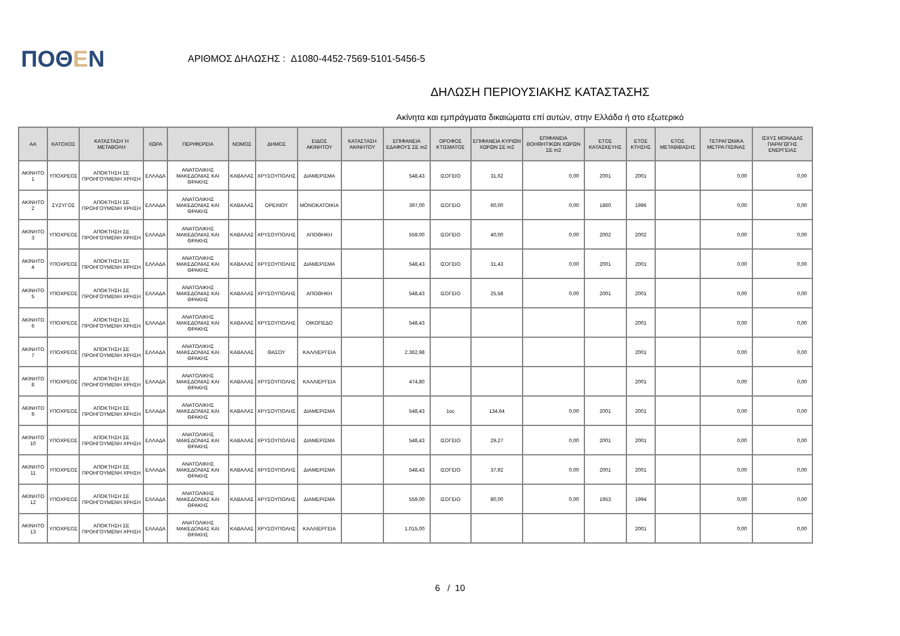ΠΟΘΕΝ
ΑΡΙΘΜΟΣ ΔΗΛΩΣΗΣ : Δ1080-4452-7569-5101-5456-5
ΔΗΛΩΣΗ ΠΕΡΙΟΥΣΙΑΚΗΣ ΚΑΤΑΣΤΑΣΗΣ
Ακίνητα και εμπράγματα δικαιώματα επί αυτών, στην Ελλάδα ή στο εξωτερικό
| ΑΑ | ΚΑΤΟΧΟΣ | ΚΑΤΑΣΤΑΣΗ Ή ΜΕΤΑΒΟΛΗ | ΧΩΡΑ | ΠΕΡΙΦΕΡΕΙΑ | ΝΟΜΟΣ | ΔΗΜΟΣ | ΕΙΔΟΣ ΑΚΙΝΗΤΟΥ | ΚΑΤΑΣΤΑΣΗ ΑΚΙΝΗΤΟΥ | ΕΠΙΦΑΝΕΙΑ ΕΔΑΦΟΥΣ ΣΕ m2 | ΟΡΟΦΟΣ ΚΤΙΣΜΑΤΟΣ | ΕΠΙΦΑΝΕΙΑ ΚΥΡΙΩΝ ΧΩΡΩΝ ΣΕ m2 | ΕΠΙΦΑΝΕΙΑ ΒΟΗΘΗΤΙΚΩΝ ΧΩΡΩΝ ΣΕ m2 | ΕΤΟΣ ΚΑΤΑΣΚΕΥΗΣ | ΕΤΟΣ ΚΤΗΣΗΣ | ΕΤΟΣ ΜΕΤΑΒΙΒΑΣΗΣ | ΤΕΤΡΑΓΩΝΙΚΑ ΜΕΤΡΑ ΠΙΣΙΝΑΣ | ΙΣΧΥΣ ΜΟΝΑΔΑΣ ΠΑΡΑΓΩΓΗΣ ΕΝΕΡΓΕΙΑΣ |
| --- | --- | --- | --- | --- | --- | --- | --- | --- | --- | --- | --- | --- | --- | --- | --- | --- | --- |
| ΑΚΙΝΗΤΟ 1 | ΥΠΟΧΡΕΟΣ | ΑΠΟΚΤΗΣΗ ΣΕ ΠΡΟΗΓΟΥΜΕΝΗ ΧΡΗΣΗ | ΕΛΛΑΔΑ | ΑΝΑΤΟΛΙΚΗΣ ΜΑΚΕΔΟΝΙΑΣ ΚΑΙ ΘΡΑΚΗΣ | ΚΑΒΑΛΑΣ | ΧΡΥΣΟΥΠΟΛΗΣ | ΔΙΑΜΕΡΙΣΜΑ | | 548,43 | ΙΣΟΓΕΙΟ | 31,62 | 0,00 | 2001 | 2001 | | 0,00 | 0,00 |
| ΑΚΙΝΗΤΟ 2 | ΣΥΖΥΓΟΣ | ΑΠΟΚΤΗΣΗ ΣΕ ΠΡΟΗΓΟΥΜΕΝΗ ΧΡΗΣΗ | ΕΛΛΑΔΑ | ΑΝΑΤΟΛΙΚΗΣ ΜΑΚΕΔΟΝΙΑΣ ΚΑΙ ΘΡΑΚΗΣ | ΚΑΒΑΛΑΣ | ΟΡΕΙΝΟΥ | ΜΟΝΟΚΑΤΟΙΚΙΑ | | 397,00 | ΙΣΟΓΕΙΟ | 60,00 | 0,00 | 1860 | 1996 | | 0,00 | 0,00 |
| ΑΚΙΝΗΤΟ 3 | ΥΠΟΧΡΕΟΣ | ΑΠΟΚΤΗΣΗ ΣΕ ΠΡΟΗΓΟΥΜΕΝΗ ΧΡΗΣΗ | ΕΛΛΑΔΑ | ΑΝΑΤΟΛΙΚΗΣ ΜΑΚΕΔΟΝΙΑΣ ΚΑΙ ΘΡΑΚΗΣ | ΚΑΒΑΛΑΣ | ΧΡΥΣΟΥΠΟΛΗΣ | ΑΠΟΘΗΚΗ | | 559,00 | ΙΣΟΓΕΙΟ | 40,00 | 0,00 | 2002 | 2002 | | 0,00 | 0,00 |
| ΑΚΙΝΗΤΟ 4 | ΥΠΟΧΡΕΟΣ | ΑΠΟΚΤΗΣΗ ΣΕ ΠΡΟΗΓΟΥΜΕΝΗ ΧΡΗΣΗ | ΕΛΛΑΔΑ | ΑΝΑΤΟΛΙΚΗΣ ΜΑΚΕΔΟΝΙΑΣ ΚΑΙ ΘΡΑΚΗΣ | ΚΑΒΑΛΑΣ | ΧΡΥΣΟΥΠΟΛΗΣ | ΔΙΑΜΕΡΙΣΜΑ | | 548,43 | ΙΣΟΓΕΙΟ | 31,43 | 0,00 | 2001 | 2001 | | 0,00 | 0,00 |
| ΑΚΙΝΗΤΟ 5 | ΥΠΟΧΡΕΟΣ | ΑΠΟΚΤΗΣΗ ΣΕ ΠΡΟΗΓΟΥΜΕΝΗ ΧΡΗΣΗ | ΕΛΛΑΔΑ | ΑΝΑΤΟΛΙΚΗΣ ΜΑΚΕΔΟΝΙΑΣ ΚΑΙ ΘΡΑΚΗΣ | ΚΑΒΑΛΑΣ | ΧΡΥΣΟΥΠΟΛΗΣ | ΑΠΟΘΗΚΗ | | 548,43 | ΙΣΟΓΕΙΟ | 25,58 | 0,00 | 2001 | 2001 | | 0,00 | 0,00 |
| ΑΚΙΝΗΤΟ 6 | ΥΠΟΧΡΕΟΣ | ΑΠΟΚΤΗΣΗ ΣΕ ΠΡΟΗΓΟΥΜΕΝΗ ΧΡΗΣΗ | ΕΛΛΑΔΑ | ΑΝΑΤΟΛΙΚΗΣ ΜΑΚΕΔΟΝΙΑΣ ΚΑΙ ΘΡΑΚΗΣ | ΚΑΒΑΛΑΣ | ΧΡΥΣΟΥΠΟΛΗΣ | ΟΙΚΟΠΕΔΟ | | 548,43 | | | | | 2001 | | 0,00 | 0,00 |
| ΑΚΙΝΗΤΟ 7 | ΥΠΟΧΡΕΟΣ | ΑΠΟΚΤΗΣΗ ΣΕ ΠΡΟΗΓΟΥΜΕΝΗ ΧΡΗΣΗ | ΕΛΛΑΔΑ | ΑΝΑΤΟΛΙΚΗΣ ΜΑΚΕΔΟΝΙΑΣ ΚΑΙ ΘΡΑΚΗΣ | ΚΑΒΑΛΑΣ | ΘΑΣΟΥ | ΚΑΛΛΙΕΡΓΕΙΑ | | 2.362,98 | | | | | 2001 | | 0,00 | 0,00 |
| ΑΚΙΝΗΤΟ 8 | ΥΠΟΧΡΕΟΣ | ΑΠΟΚΤΗΣΗ ΣΕ ΠΡΟΗΓΟΥΜΕΝΗ ΧΡΗΣΗ | ΕΛΛΑΔΑ | ΑΝΑΤΟΛΙΚΗΣ ΜΑΚΕΔΟΝΙΑΣ ΚΑΙ ΘΡΑΚΗΣ | ΚΑΒΑΛΑΣ | ΧΡΥΣΟΥΠΟΛΗΣ | ΚΑΛΛΙΕΡΓΕΙΑ | | 474,80 | | | | | 2001 | | 0,00 | 0,00 |
| ΑΚΙΝΗΤΟ 9 | ΥΠΟΧΡΕΟΣ | ΑΠΟΚΤΗΣΗ ΣΕ ΠΡΟΗΓΟΥΜΕΝΗ ΧΡΗΣΗ | ΕΛΛΑΔΑ | ΑΝΑΤΟΛΙΚΗΣ ΜΑΚΕΔΟΝΙΑΣ ΚΑΙ ΘΡΑΚΗΣ | ΚΑΒΑΛΑΣ | ΧΡΥΣΟΥΠΟΛΗΣ | ΔΙΑΜΕΡΙΣΜΑ | | 548,43 | 1ος | 134,64 | 0,00 | 2001 | 2001 | | 0,00 | 0,00 |
| ΑΚΙΝΗΤΟ 10 | ΥΠΟΧΡΕΟΣ | ΑΠΟΚΤΗΣΗ ΣΕ ΠΡΟΗΓΟΥΜΕΝΗ ΧΡΗΣΗ | ΕΛΛΑΔΑ | ΑΝΑΤΟΛΙΚΗΣ ΜΑΚΕΔΟΝΙΑΣ ΚΑΙ ΘΡΑΚΗΣ | ΚΑΒΑΛΑΣ | ΧΡΥΣΟΥΠΟΛΗΣ | ΔΙΑΜΕΡΙΣΜΑ | | 548,43 | ΙΣΟΓΕΙΟ | 29,27 | 0,00 | 2001 | 2001 | | 0,00 | 0,00 |
| ΑΚΙΝΗΤΟ 11 | ΥΠΟΧΡΕΟΣ | ΑΠΟΚΤΗΣΗ ΣΕ ΠΡΟΗΓΟΥΜΕΝΗ ΧΡΗΣΗ | ΕΛΛΑΔΑ | ΑΝΑΤΟΛΙΚΗΣ ΜΑΚΕΔΟΝΙΑΣ ΚΑΙ ΘΡΑΚΗΣ | ΚΑΒΑΛΑΣ | ΧΡΥΣΟΥΠΟΛΗΣ | ΔΙΑΜΕΡΙΣΜΑ | | 548,43 | ΙΣΟΓΕΙΟ | 37,92 | 0,00 | 2001 | 2001 | | 0,00 | 0,00 |
| ΑΚΙΝΗΤΟ 12 | ΥΠΟΧΡΕΟΣ | ΑΠΟΚΤΗΣΗ ΣΕ ΠΡΟΗΓΟΥΜΕΝΗ ΧΡΗΣΗ | ΕΛΛΑΔΑ | ΑΝΑΤΟΛΙΚΗΣ ΜΑΚΕΔΟΝΙΑΣ ΚΑΙ ΘΡΑΚΗΣ | ΚΑΒΑΛΑΣ | ΧΡΥΣΟΥΠΟΛΗΣ | ΔΙΑΜΕΡΙΣΜΑ | | 559,00 | ΙΣΟΓΕΙΟ | 80,00 | 0,00 | 1953 | 1994 | | 0,00 | 0,00 |
| ΑΚΙΝΗΤΟ 13 | ΥΠΟΧΡΕΟΣ | ΑΠΟΚΤΗΣΗ ΣΕ ΠΡΟΗΓΟΥΜΕΝΗ ΧΡΗΣΗ | ΕΛΛΑΔΑ | ΑΝΑΤΟΛΙΚΗΣ ΜΑΚΕΔΟΝΙΑΣ ΚΑΙ ΘΡΑΚΗΣ | ΚΑΒΑΛΑΣ | ΧΡΥΣΟΥΠΟΛΗΣ | ΚΑΛΛΙΕΡΓΕΙΑ | | 1.015,00 | | | | | 2001 | | 0,00 | 0,00 |
6 / 10